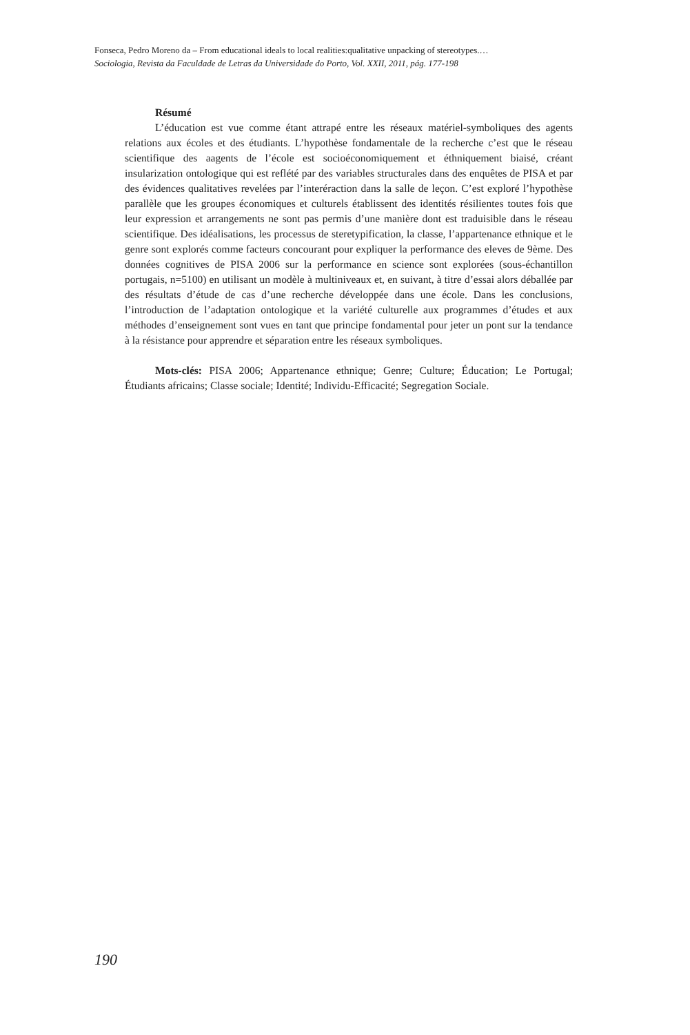Fonseca, Pedro Moreno da – From educational ideals to local realities:qualitative unpacking of stereotypes.…
Sociologia, Revista da Faculdade de Letras da Universidade do Porto, Vol. XXII, 2011, pág. 177-198
Résumé
L’éducation est vue comme étant attrapé entre les réseaux matériel-symboliques des agents relations aux écoles et des étudiants. L’hypothèse fondamentale de la recherche c’est que le réseau scientifique des aagents de l’école est socioéconomiquement et éthniquement biaisé, créant insularization ontologique qui est reflété par des variables structurales dans des enquêtes de PISA et par des évidences qualitatives revelées par l’interéraction dans la salle de leçon. C’est exploré l’hypothèse parallèle que les groupes économiques et culturels établissent des identités résilientes toutes fois que leur expression et arrangements ne sont pas permis d’une manière dont est traduisible dans le réseau scientifique. Des idéalisations, les processus de steretypification, la classe, l’appartenance ethnique et le genre sont explorés comme facteurs concourant pour expliquer la performance des eleves de 9ème. Des données cognitives de PISA 2006 sur la performance en science sont explorées (sous-échantillon portugais, n=5100) en utilisant un modèle à multiniveaux et, en suivant, à titre d’essai alors déballée par des résultats d’étude de cas d’une recherche développée dans une école. Dans les conclusions, l’introduction de l’adaptation ontologique et la variété culturelle aux programmes d’études et aux méthodes d’enseignement sont vues en tant que principe fondamental pour jeter un pont sur la tendance à la résistance pour apprendre et séparation entre les réseaux symboliques.
Mots-clés: PISA 2006; Appartenance ethnique; Genre; Culture; Éducation; Le Portugal; Étudiants africains; Classe sociale; Identité; Individu-Efficacité; Segregation Sociale.
190